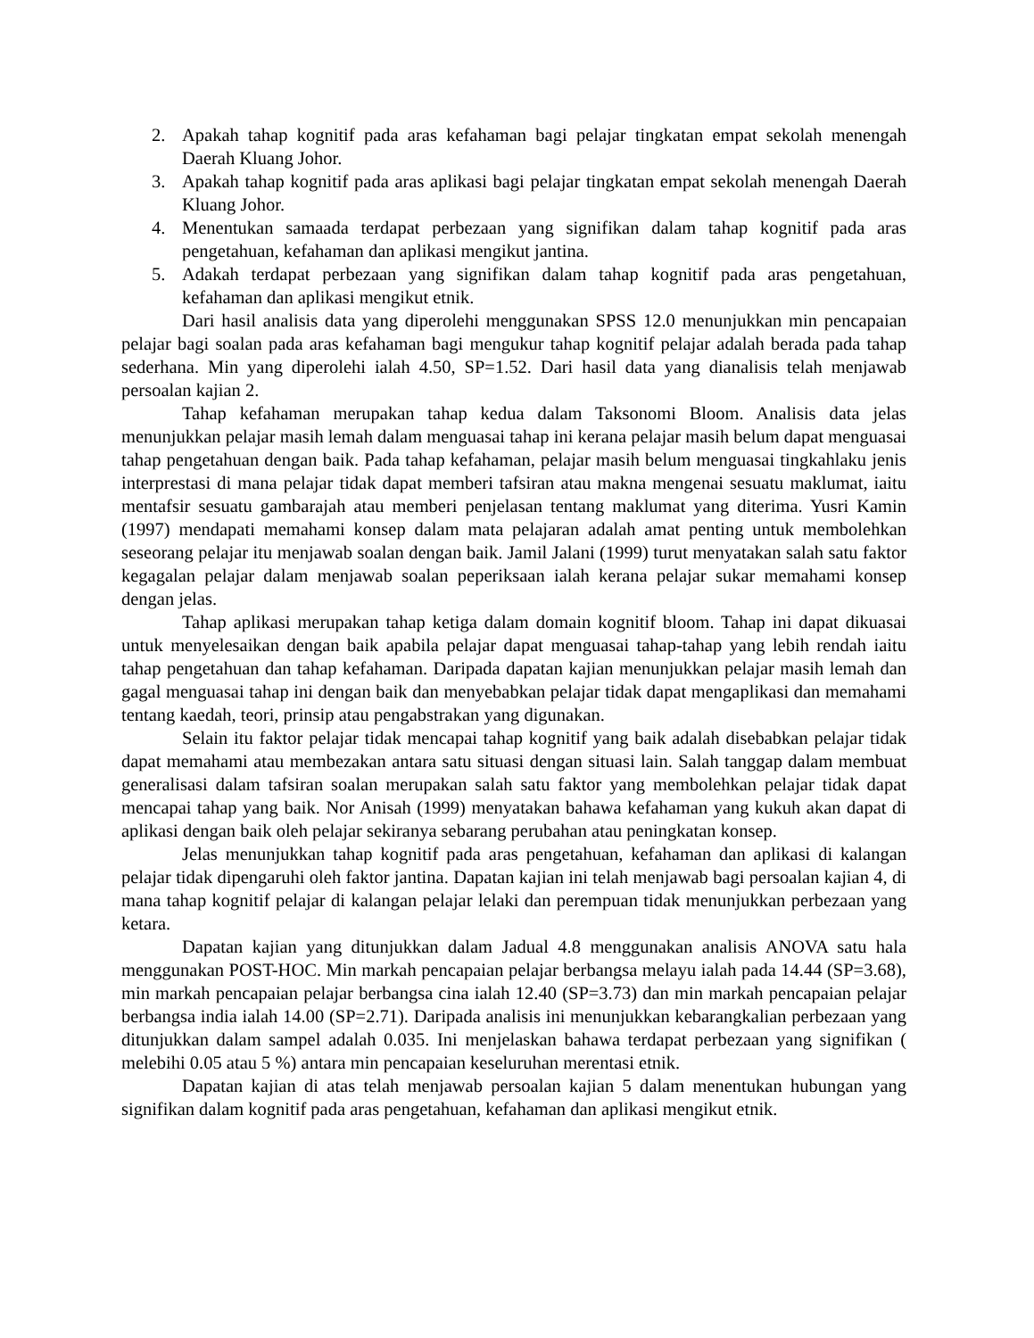2. Apakah tahap kognitif pada aras kefahaman bagi pelajar tingkatan empat sekolah menengah Daerah Kluang Johor.
3. Apakah tahap kognitif pada aras aplikasi bagi pelajar tingkatan empat sekolah menengah Daerah Kluang Johor.
4. Menentukan samaada terdapat perbezaan yang signifikan dalam tahap kognitif pada aras pengetahuan, kefahaman dan aplikasi mengikut jantina.
5. Adakah terdapat perbezaan yang signifikan dalam tahap kognitif pada aras pengetahuan, kefahaman dan aplikasi mengikut etnik.
Dari hasil analisis data yang diperolehi menggunakan SPSS 12.0 menunjukkan min pencapaian pelajar bagi soalan pada aras kefahaman bagi mengukur tahap kognitif pelajar adalah berada pada tahap sederhana. Min yang diperolehi ialah 4.50, SP=1.52. Dari hasil data yang dianalisis telah menjawab persoalan kajian 2.
Tahap kefahaman merupakan tahap kedua dalam Taksonomi Bloom. Analisis data jelas menunjukkan pelajar masih lemah dalam menguasai tahap ini kerana pelajar masih belum dapat menguasai tahap pengetahuan dengan baik. Pada tahap kefahaman, pelajar masih belum menguasai tingkahlaku jenis interprestasi di mana pelajar tidak dapat memberi tafsiran atau makna mengenai sesuatu maklumat, iaitu mentafsir sesuatu gambarajah atau memberi penjelasan tentang maklumat yang diterima. Yusri Kamin (1997) mendapati memahami konsep dalam mata pelajaran adalah amat penting untuk membolehkan seseorang pelajar itu menjawab soalan dengan baik. Jamil Jalani (1999) turut menyatakan salah satu faktor kegagalan pelajar dalam menjawab soalan peperiksaan ialah kerana pelajar sukar memahami konsep dengan jelas.
Tahap aplikasi merupakan tahap ketiga dalam domain kognitif bloom. Tahap ini dapat dikuasai untuk menyelesaikan dengan baik apabila pelajar dapat menguasai tahap-tahap yang lebih rendah iaitu tahap pengetahuan dan tahap kefahaman. Daripada dapatan kajian menunjukkan pelajar masih lemah dan gagal menguasai tahap ini dengan baik dan menyebabkan pelajar tidak dapat mengaplikasi dan memahami tentang kaedah, teori, prinsip atau pengabstrakan yang digunakan.
Selain itu faktor pelajar tidak mencapai tahap kognitif yang baik adalah disebabkan pelajar tidak dapat memahami atau membezakan antara satu situasi dengan situasi lain. Salah tanggap dalam membuat generalisasi dalam tafsiran soalan merupakan salah satu faktor yang membolehkan pelajar tidak dapat mencapai tahap yang baik. Nor Anisah (1999) menyatakan bahawa kefahaman yang kukuh akan dapat di aplikasi dengan baik oleh pelajar sekiranya sebarang perubahan atau peningkatan konsep.
Jelas menunjukkan tahap kognitif pada aras pengetahuan, kefahaman dan aplikasi di kalangan pelajar tidak dipengaruhi oleh faktor jantina. Dapatan kajian ini telah menjawab bagi persoalan kajian 4, di mana tahap kognitif pelajar di kalangan pelajar lelaki dan perempuan tidak menunjukkan perbezaan yang ketara.
Dapatan kajian yang ditunjukkan dalam Jadual 4.8 menggunakan analisis ANOVA satu hala menggunakan POST-HOC. Min markah pencapaian pelajar berbangsa melayu ialah pada 14.44 (SP=3.68), min markah pencapaian pelajar berbangsa cina ialah 12.40 (SP=3.73) dan min markah pencapaian pelajar berbangsa india ialah 14.00 (SP=2.71). Daripada analisis ini menunjukkan kebarangkalian perbezaan yang ditunjukkan dalam sampel adalah 0.035. Ini menjelaskan bahawa terdapat perbezaan yang signifikan ( melebihi 0.05 atau 5 %) antara min pencapaian keseluruhan merentasi etnik.
Dapatan kajian di atas telah menjawab persoalan kajian 5 dalam menentukan hubungan yang signifikan dalam kognitif pada aras pengetahuan, kefahaman dan aplikasi mengikut etnik.